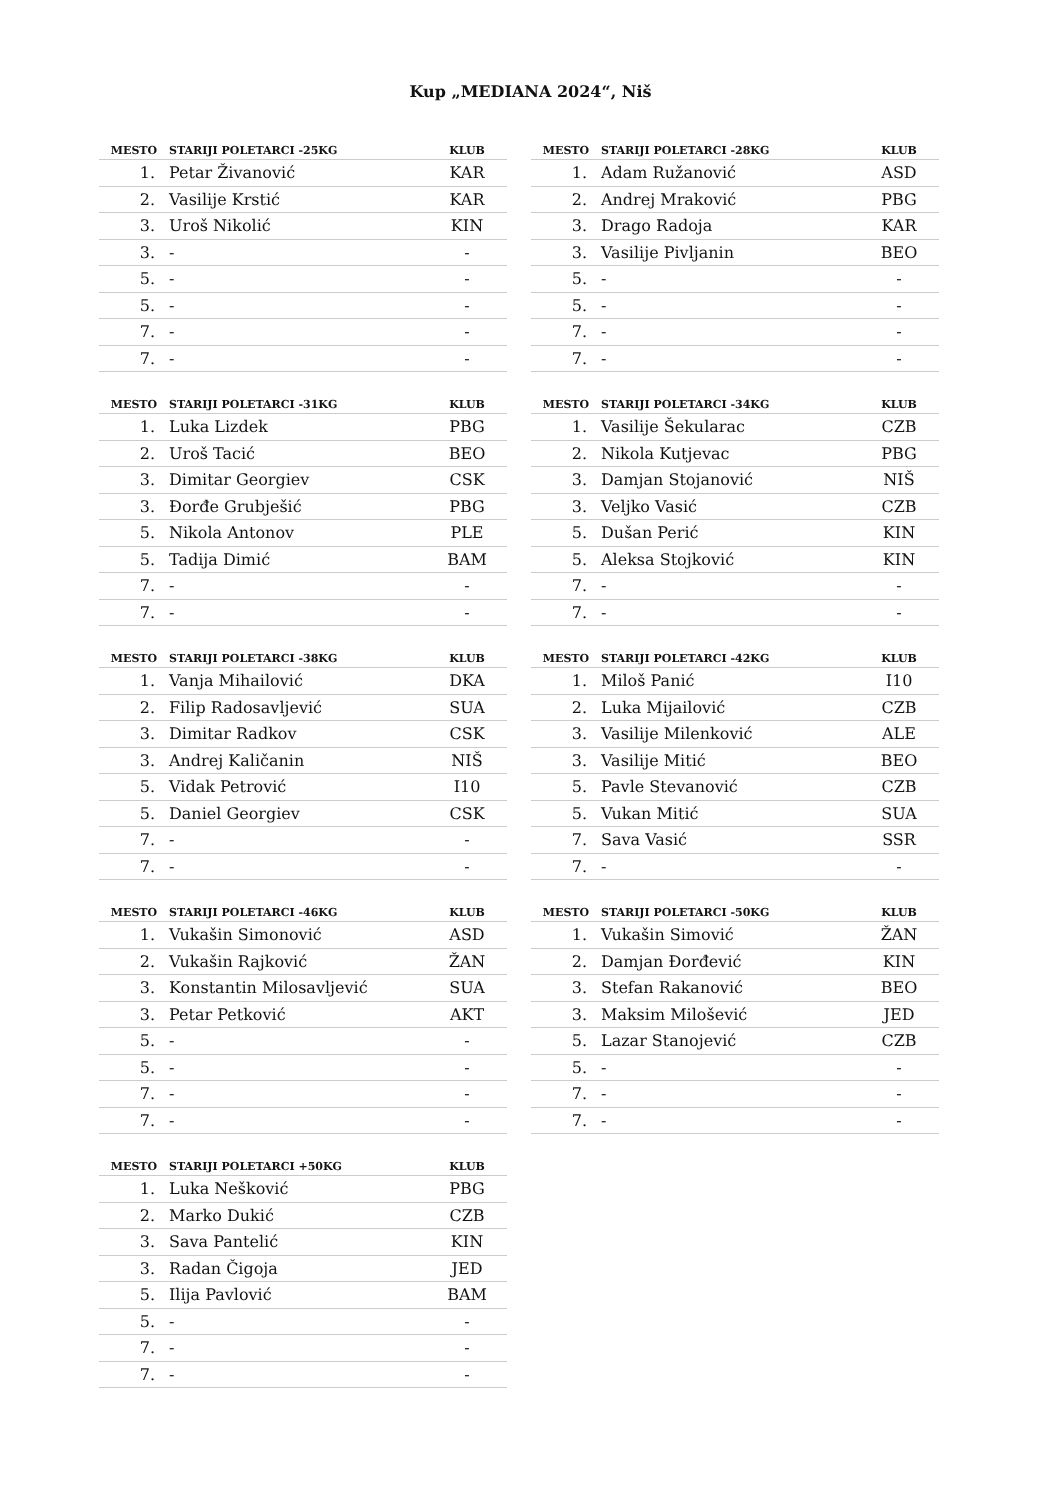Kup „MEDIANA 2024“, Niš
| MESTO | STARIJI POLETARCI -25KG | KLUB |
| --- | --- | --- |
| 1. | Petar Živanović | KAR |
| 2. | Vasilije Krstić | KAR |
| 3. | Uroš Nikolić | KIN |
| 3. | - | - |
| 5. | - | - |
| 5. | - | - |
| 7. | - | - |
| 7. | - | - |
| MESTO | STARIJI POLETARCI -28KG | KLUB |
| --- | --- | --- |
| 1. | Adam Ružanović | ASD |
| 2. | Andrej Mraković | PBG |
| 3. | Drago Radoja | KAR |
| 3. | Vasilije Pivljanin | BEO |
| 5. | - | - |
| 5. | - | - |
| 7. | - | - |
| 7. | - | - |
| MESTO | STARIJI POLETARCI -31KG | KLUB |
| --- | --- | --- |
| 1. | Luka Lizdek | PBG |
| 2. | Uroš Tacić | BEO |
| 3. | Dimitar Georgiev | CSK |
| 3. | Đorđe Grubješić | PBG |
| 5. | Nikola Antonov | PLE |
| 5. | Tadija Dimić | BAM |
| 7. | - | - |
| 7. | - | - |
| MESTO | STARIJI POLETARCI -34KG | KLUB |
| --- | --- | --- |
| 1. | Vasilije Šekularac | CZB |
| 2. | Nikola Kutjevac | PBG |
| 3. | Damjan Stojanović | NIŠ |
| 3. | Veljko Vasić | CZB |
| 5. | Dušan Perić | KIN |
| 5. | Aleksa Stojković | KIN |
| 7. | - | - |
| 7. | - | - |
| MESTO | STARIJI POLETARCI -38KG | KLUB |
| --- | --- | --- |
| 1. | Vanja Mihailović | DKA |
| 2. | Filip Radosavljević | SUA |
| 3. | Dimitar Radkov | CSK |
| 3. | Andrej Kaličanin | NIŠ |
| 5. | Vidak Petrović | I10 |
| 5. | Daniel Georgiev | CSK |
| 7. | - | - |
| 7. | - | - |
| MESTO | STARIJI POLETARCI -42KG | KLUB |
| --- | --- | --- |
| 1. | Miloš Panić | I10 |
| 2. | Luka Mijailović | CZB |
| 3. | Vasilije Milenković | ALE |
| 3. | Vasilije Mitić | BEO |
| 5. | Pavle Stevanović | CZB |
| 5. | Vukan Mitić | SUA |
| 7. | Sava Vasić | SSR |
| 7. | - | - |
| MESTO | STARIJI POLETARCI -46KG | KLUB |
| --- | --- | --- |
| 1. | Vukašin Simonović | ASD |
| 2. | Vukašin Rajković | ŽAN |
| 3. | Konstantin Milosavljević | SUA |
| 3. | Petar Petković | AKT |
| 5. | - | - |
| 5. | - | - |
| 7. | - | - |
| 7. | - | - |
| MESTO | STARIJI POLETARCI -50KG | KLUB |
| --- | --- | --- |
| 1. | Vukašin Simović | ŽAN |
| 2. | Damjan Đorđević | KIN |
| 3. | Stefan Rakanović | BEO |
| 3. | Maksim Milošević | JED |
| 5. | Lazar Stanojević | CZB |
| 5. | - | - |
| 7. | - | - |
| 7. | - | - |
| MESTO | STARIJI POLETARCI +50KG | KLUB |
| --- | --- | --- |
| 1. | Luka Nešković | PBG |
| 2. | Marko Dukić | CZB |
| 3. | Sava Pantelić | KIN |
| 3. | Radan Čigoja | JED |
| 5. | Ilija Pavlović | BAM |
| 5. | - | - |
| 7. | - | - |
| 7. | - | - |